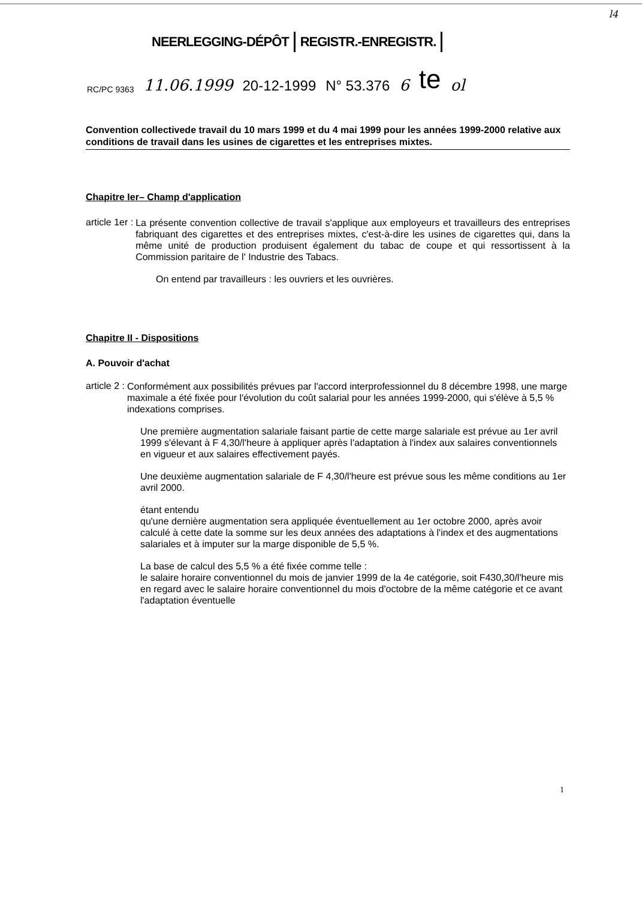l4
NEERLEGGING-DÉPÔT REGISTR.-ENREGISTR.
RC/PC 9363 11.06.1999 20-12-1999 N° 53.376 6 te ol
Convention collectivede travail du 10 mars 1999 et du 4 mai 1999 pour les années 1999-2000 relative aux conditions de travail dans les usines de cigarettes et les entreprises mixtes.
Chapitre Ier– Champ d'application
article 1er :
La présente convention collective de travail s'applique aux employeurs et travailleurs des entreprises fabriquant des cigarettes et des entreprises mixtes, c'est-à-dire les usines de cigarettes qui, dans la même unité de production produisent également du tabac de coupe et qui ressortissent à la Commission paritaire de l' Industrie des Tabacs.
On entend par travailleurs : les ouvriers et les ouvrières.
Chapitre II - Dispositions
A. Pouvoir d'achat
article 2 :
Conformément aux possibilités prévues par l'accord interprofessionnel du 8 décembre 1998, une marge maximale a été fixée pour l'évolution du coût salarial pour les années 1999-2000, qui s'élève à 5,5 % indexations comprises.
Une première augmentation salariale faisant partie de cette marge salariale est prévue au 1er avril 1999 s'élevant à F 4,30/l'heure à appliquer après l'adaptation à l'index aux salaires conventionnels en vigueur et aux salaires effectivement payés.
Une deuxième augmentation salariale de F 4,30/l'heure est prévue sous les même conditions au 1er avril 2000.
étant entendu
qu'une dernière augmentation sera appliquée éventuellement au 1er octobre 2000, après avoir calculé à cette date la somme sur les deux années des adaptations à l'index et des augmentations salariales et à imputer sur la marge disponible de 5,5 %.
La base de calcul des 5,5 % a été fixée comme telle :
le salaire horaire conventionnel du mois de janvier 1999 de la 4e catégorie, soit F430,30/l'heure mis en regard avec le salaire horaire conventionnel du mois d'octobre de la même catégorie et ce avant l'adaptation éventuelle
1